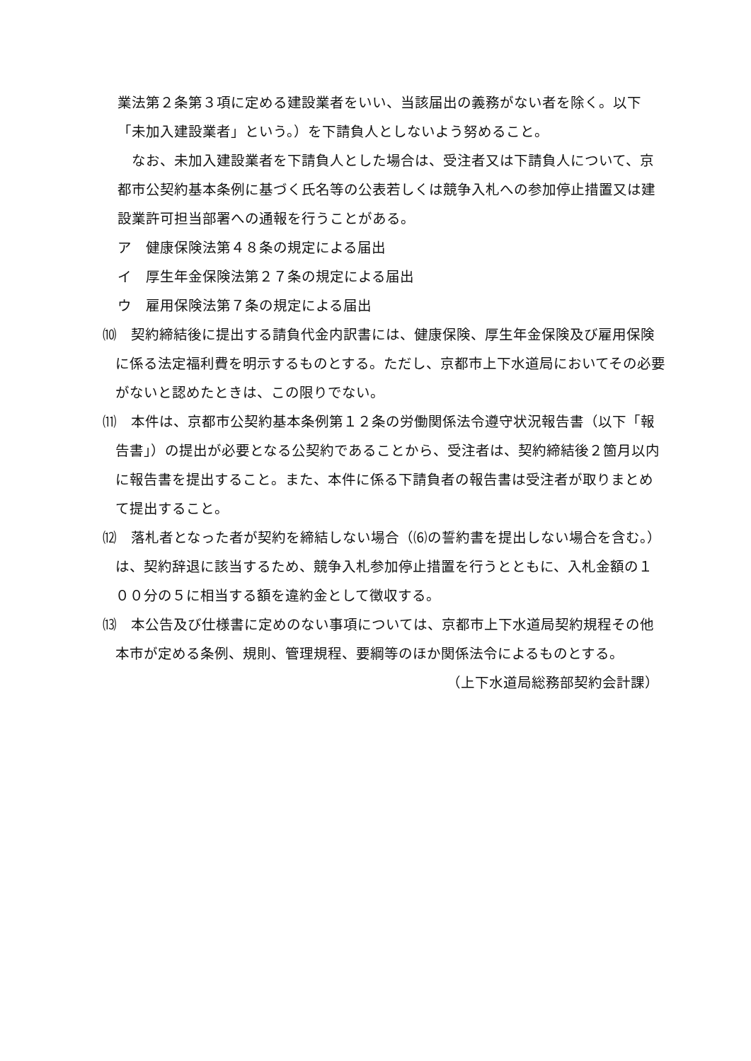業法第２条第３項に定める建設業者をいい、当該届出の義務がない者を除く。以下「未加入建設業者」という。）を下請負人としないよう努めること。
　なお、未加入建設業者を下請負人とした場合は、受注者又は下請負人について、京都市公契約基本条例に基づく氏名等の公表若しくは競争入札への参加停止措置又は建設業許可担当部署への通報を行うことがある。
ア　健康保険法第４８条の規定による届出
イ　厚生年金保険法第２７条の規定による届出
ウ　雇用保険法第７条の規定による届出
⑽　契約締結後に提出する請負代金内訳書には、健康保険、厚生年金保険及び雇用保険に係る法定福利費を明示するものとする。ただし、京都市上下水道局においてその必要がないと認めたときは、この限りでない。
⑾　本件は、京都市公契約基本条例第１２条の労働関係法令遵守状況報告書（以下「報告書」）の提出が必要となる公契約であることから、受注者は、契約締結後２箇月以内に報告書を提出すること。また、本件に係る下請負者の報告書は受注者が取りまとめて提出すること。
⑿　落札者となった者が契約を締結しない場合（⑹の誓約書を提出しない場合を含む。）は、契約辞退に該当するため、競争入札参加停止措置を行うとともに、入札金額の１００分の５に相当する額を違約金として徴収する。
⒀　本公告及び仕様書に定めのない事項については、京都市上下水道局契約規程その他本市が定める条例、規則、管理規程、要綱等のほか関係法令によるものとする。
（上下水道局総務部契約会計課）